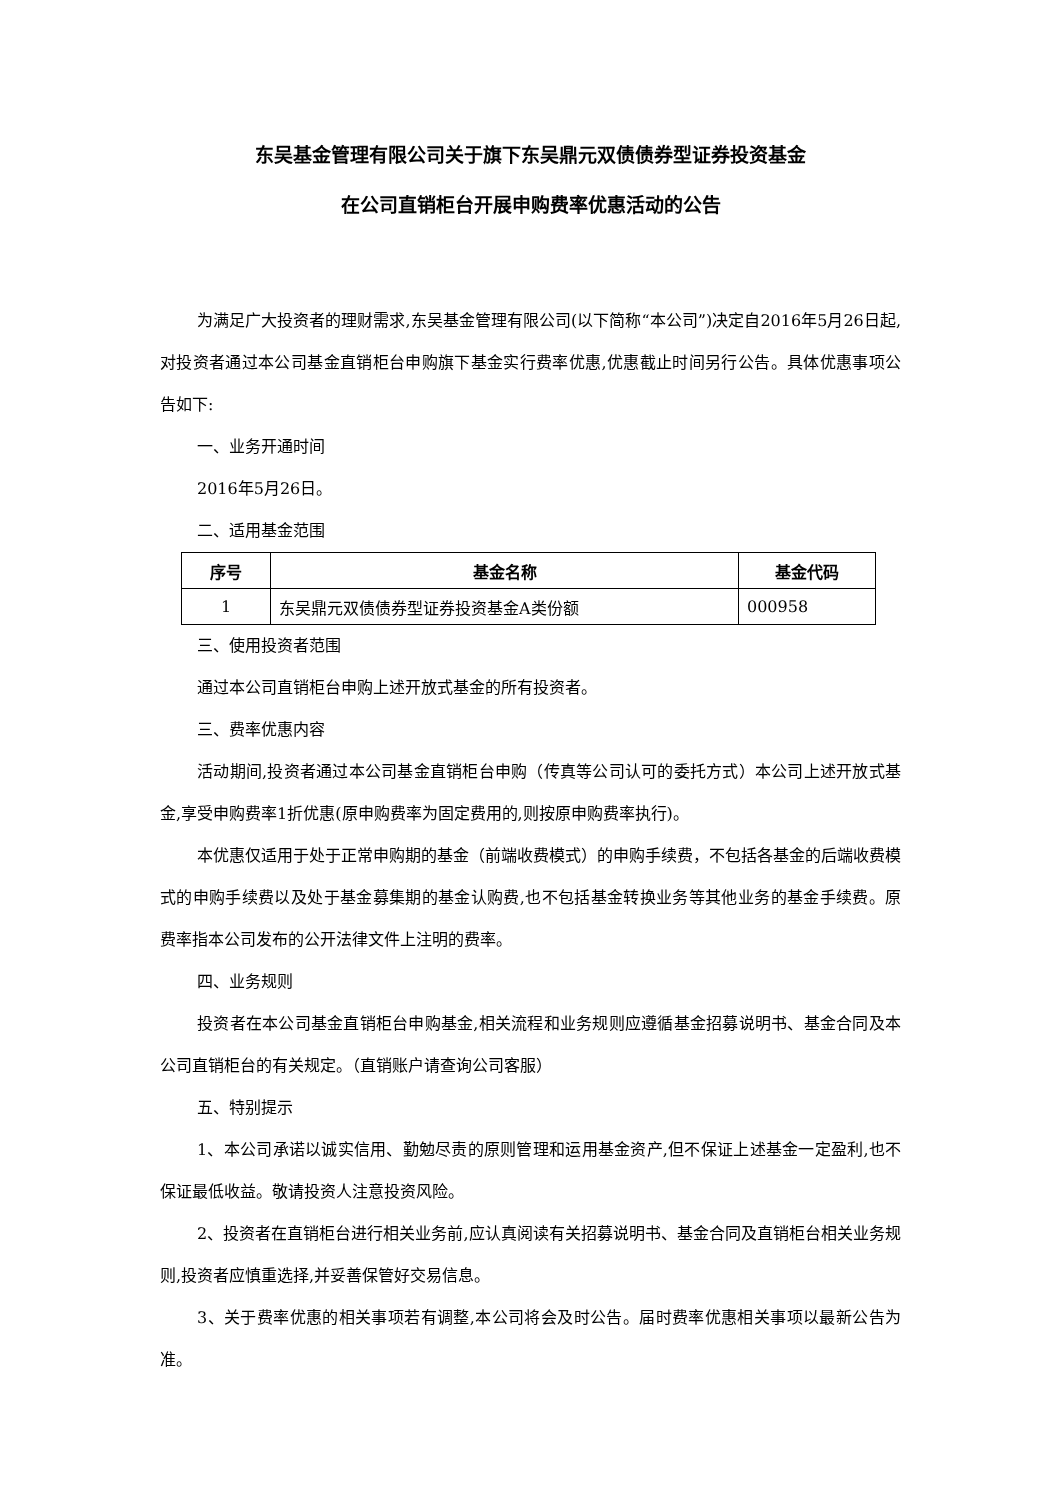东吴基金管理有限公司关于旗下东吴鼎元双债债券型证券投资基金
在公司直销柜台开展申购费率优惠活动的公告
为满足广大投资者的理财需求,东吴基金管理有限公司(以下简称“本公司”)决定自2016年5月26日起,对投资者通过本公司基金直销柜台申购旗下基金实行费率优惠,优惠截止时间另行公告。具体优惠事项公告如下:
一、业务开通时间
2016年5月26日。
二、适用基金范围
| 序号 | 基金名称 | 基金代码 |
| --- | --- | --- |
| 1 | 东吴鼎元双债债券型证券投资基金A类份额 | 000958 |
三、使用投资者范围
通过本公司直销柜台申购上述开放式基金的所有投资者。
三、费率优惠内容
活动期间,投资者通过本公司基金直销柜台申购（传真等公司认可的委托方式）本公司上述开放式基金,享受申购费率1折优惠(原申购费率为固定费用的,则按原申购费率执行)。
本优惠仅适用于处于正常申购期的基金（前端收费模式）的申购手续费，不包括各基金的后端收费模式的申购手续费以及处于基金募集期的基金认购费,也不包括基金转换业务等其他业务的基金手续费。原费率指本公司发布的公开法律文件上注明的费率。
四、业务规则
投资者在本公司基金直销柜台申购基金,相关流程和业务规则应遵循基金招募说明书、基金合同及本公司直销柜台的有关规定。（直销账户请查询公司客服）
五、特别提示
1、本公司承诺以诚实信用、勤勉尽责的原则管理和运用基金资产,但不保证上述基金一定盈利,也不保证最低收益。敬请投资人注意投资风险。
2、投资者在直销柜台进行相关业务前,应认真阅读有关招募说明书、基金合同及直销柜台相关业务规则,投资者应慎重选择,并妥善保管好交易信息。
3、关于费率优惠的相关事项若有调整,本公司将会及时公告。届时费率优惠相关事项以最新公告为准。